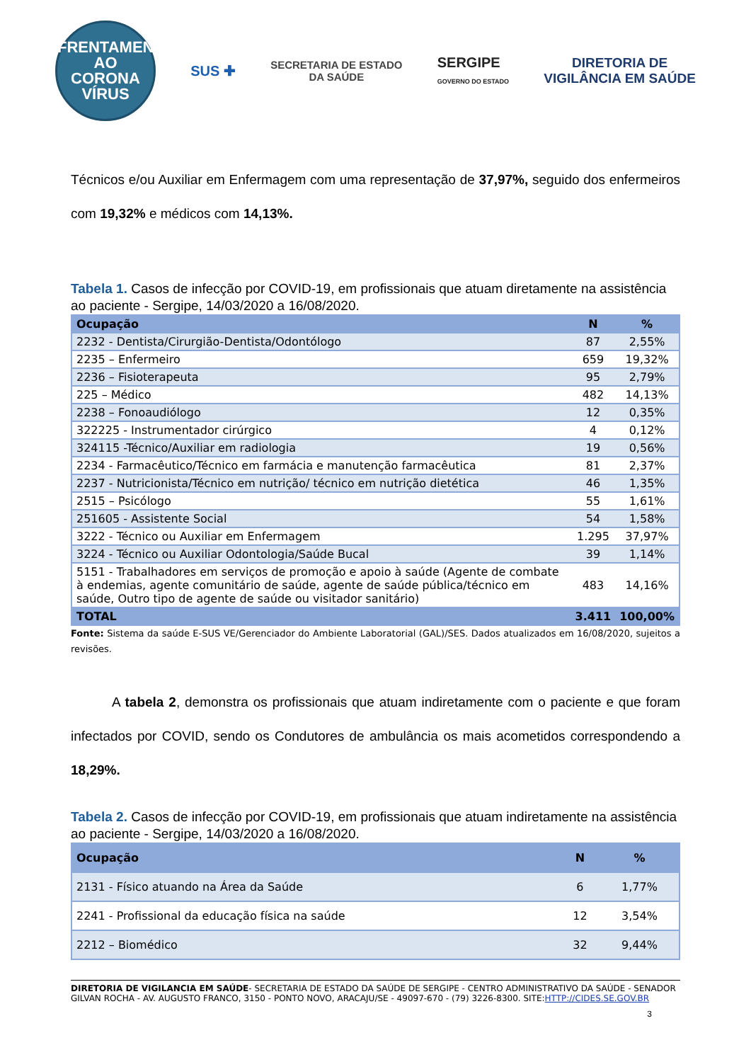ENFRENTAMENTO AO
CORONA
VÍRUS
SUS ✚
SECRETARIA DE ESTADO
DA SAÚDE
SERGIPE
GOVERNO DO ESTADO
DIRETORIA DE
VIGILÂNCIA EM SAÚDE
Técnicos e/ou Auxiliar em Enfermagem com uma representação de 37,97%, seguido dos enfermeiros com 19,32% e médicos com 14,13%.
Tabela 1. Casos de infecção por COVID-19, em profissionais que atuam diretamente na assistência ao paciente - Sergipe, 14/03/2020 a 16/08/2020.
| Ocupação | N | % |
| --- | --- | --- |
| 2232 - Dentista/Cirurgião-Dentista/Odontólogo | 87 | 2,55% |
| 2235 – Enfermeiro | 659 | 19,32% |
| 2236 – Fisioterapeuta | 95 | 2,79% |
| 225 – Médico | 482 | 14,13% |
| 2238 – Fonoaudiólogo | 12 | 0,35% |
| 322225 - Instrumentador cirúrgico | 4 | 0,12% |
| 324115 -Técnico/Auxiliar em radiologia | 19 | 0,56% |
| 2234 - Farmacêutico/Técnico em farmácia e manutenção farmacêutica | 81 | 2,37% |
| 2237 - Nutricionista/Técnico em nutrição/ técnico em nutrição dietética | 46 | 1,35% |
| 2515 – Psicólogo | 55 | 1,61% |
| 251605 - Assistente Social | 54 | 1,58% |
| 3222 - Técnico ou Auxiliar em Enfermagem | 1.295 | 37,97% |
| 3224 - Técnico ou Auxiliar Odontologia/Saúde Bucal | 39 | 1,14% |
| 5151 - Trabalhadores em serviços de promoção e apoio à saúde (Agente de combate à endemias, agente comunitário de saúde, agente de saúde pública/técnico em saúde, Outro tipo de agente de saúde ou visitador sanitário) | 483 | 14,16% |
| TOTAL | 3.411 | 100,00% |
Fonte: Sistema da saúde E-SUS VE/Gerenciador do Ambiente Laboratorial (GAL)/SES. Dados atualizados em 16/08/2020, sujeitos a revisões.
A tabela 2, demonstra os profissionais que atuam indiretamente com o paciente e que foram infectados por COVID, sendo os Condutores de ambulância os mais acometidos correspondendo a 18,29%.
Tabela 2. Casos de infecção por COVID-19, em profissionais que atuam indiretamente na assistência ao paciente - Sergipe, 14/03/2020 a 16/08/2020.
| Ocupação | N | % |
| --- | --- | --- |
| 2131 - Físico atuando na Área da Saúde | 6 | 1,77% |
| 2241 - Profissional da educação física na saúde | 12 | 3,54% |
| 2212 – Biomédico | 32 | 9,44% |
DIRETORIA DE VIGILANCIA EM SAÚDE- SECRETARIA DE ESTADO DA SAÚDE DE SERGIPE - CENTRO ADMINISTRATIVO DA SAÚDE - SENADOR GILVAN ROCHA - AV. AUGUSTO FRANCO, 3150 - PONTO NOVO, ARACAJU/SE - 49097-670 - (79) 3226-8300. SITE:HTTP://CIDES.SE.GOV.BR
3